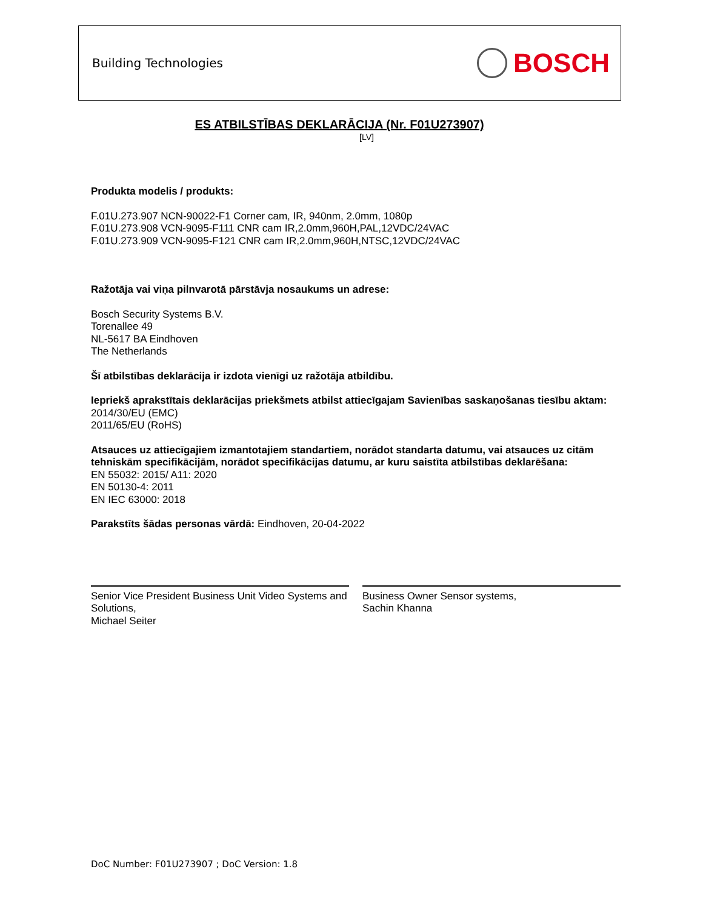Building Technologies BOSCH
ES ATBILSTĪBAS DEKLARĀCIJA (Nr. F01U273907)
[LV]
Produkta modelis / produkts:
F.01U.273.907 NCN-90022-F1 Corner cam, IR, 940nm, 2.0mm, 1080p
F.01U.273.908 VCN-9095-F111 CNR cam IR,2.0mm,960H,PAL,12VDC/24VAC
F.01U.273.909 VCN-9095-F121 CNR cam IR,2.0mm,960H,NTSC,12VDC/24VAC
Ražotāja vai viņa pilnvarotā pārstāvja nosaukums un adrese:
Bosch Security Systems B.V.
Torenallee 49
NL-5617 BA Eindhoven
The Netherlands
Šī atbilstības deklarācija ir izdota vienīgi uz ražotāja atbildību.
Iepriekš aprakstītais deklarācijas priekšmets atbilst attiecīgajam Savienības saskaņošanas tiesību aktam:
2014/30/EU (EMC)
2011/65/EU (RoHS)
Atsauces uz attiecīgajiem izmantotajiem standartiem, norādot standarta datumu, vai atsauces uz citām tehniskām specifikācijām, norādot specifikācijas datumu, ar kuru saistīta atbilstības deklarēšana:
EN 55032: 2015/ A11: 2020
EN 50130-4: 2011
EN IEC 63000: 2018
Parakstīts šādas personas vārdā: Eindhoven, 20-04-2022
Senior Vice President Business Unit Video Systems and Solutions,
Michael Seiter
Business Owner Sensor systems,
Sachin Khanna
DoC Number: F01U273907 ; DoC Version: 1.8